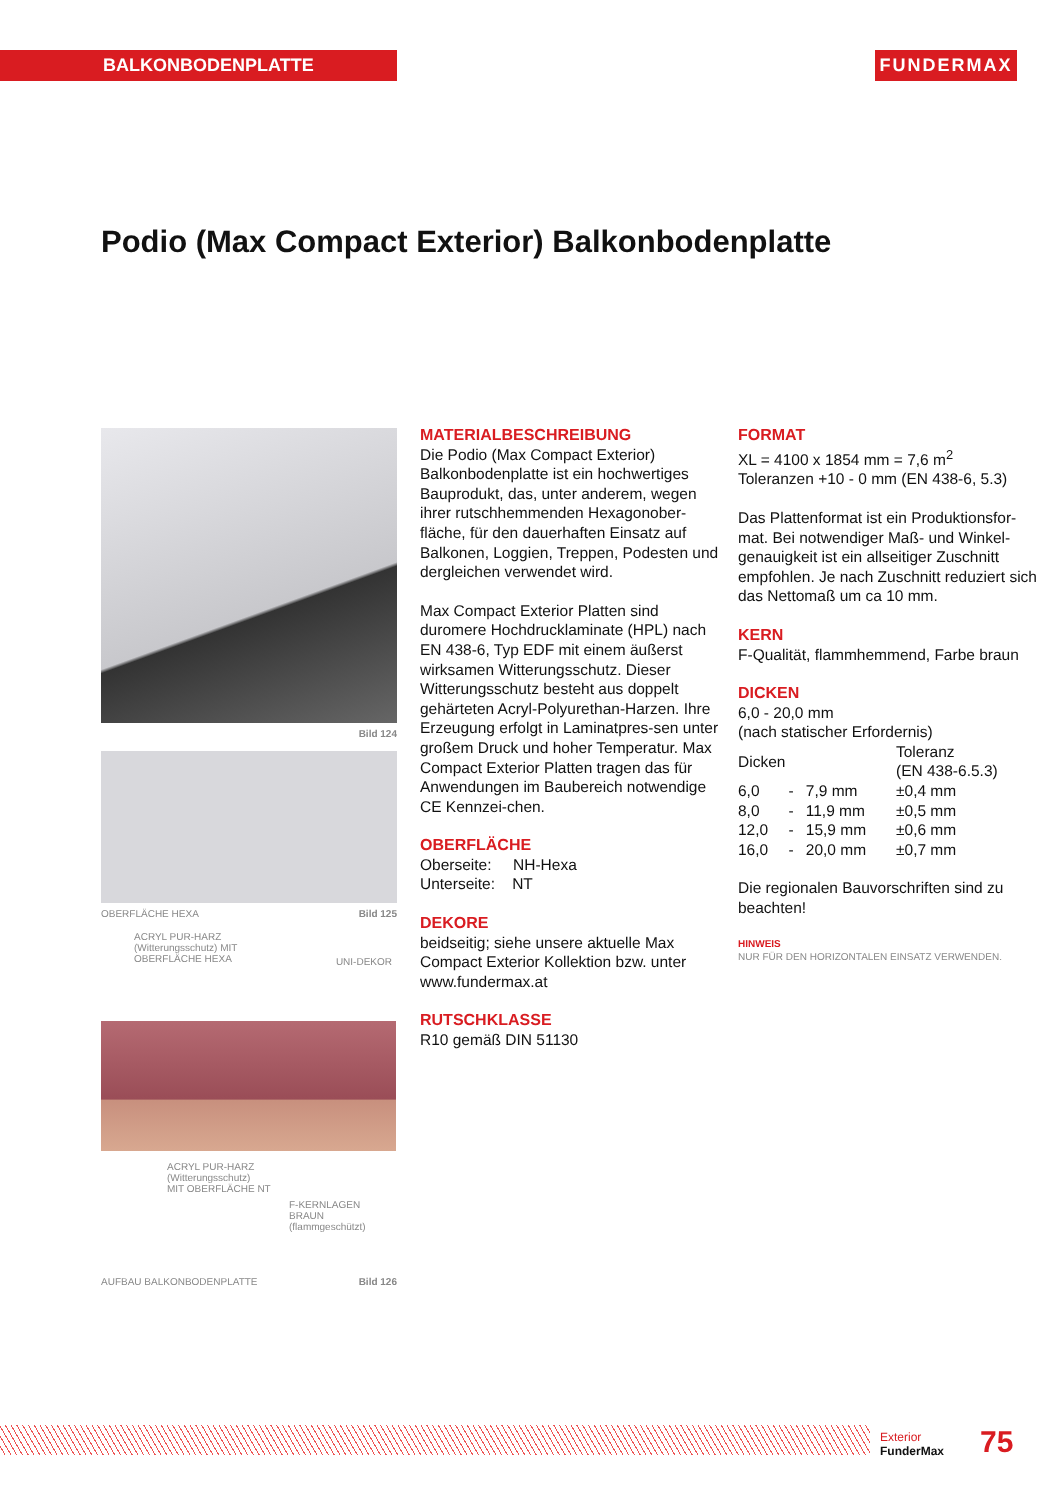BALKONBODENPLATTE FUNDERMAX
Podio (Max Compact Exterior) Balkonbodenplatte
Bild 124
OBERFLÄCHE HEXA Bild 125
ACRYL PUR-HARZ
(Witterungsschutz) MIT
OBERFLÄCHE HEXA
UNI-DEKOR
ACRYL PUR-HARZ
(Witterungsschutz)
MIT OBERFLÄCHE NT
F-KERNLAGEN
BRAUN
(flammgeschützt)
AUFBAU BALKONBODENPLATTE Bild 126
MATERIALBESCHREIBUNG
Die Podio (Max Compact Exterior) Balkonbodenplatte ist ein hochwertiges Bauprodukt, das, unter anderem, wegen ihrer rutschhemmenden Hexagonober-fläche, für den dauerhaften Einsatz auf Balkonen, Loggien, Treppen, Podesten und dergleichen verwendet wird.
Max Compact Exterior Platten sind duromere Hochdrucklaminate (HPL) nach EN 438-6, Typ EDF mit einem äußerst wirksamen Witterungsschutz. Dieser Witterungsschutz besteht aus doppelt gehärteten Acryl-Polyurethan-Harzen. Ihre Erzeugung erfolgt in Laminatpres-sen unter großem Druck und hoher Temperatur. Max Compact Exterior Platten tragen das für Anwendungen im Baubereich notwendige CE Kennzei-chen.
OBERFLÄCHE
Oberseite: NH-Hexa
Unterseite: NT
DEKORE
beidseitig; siehe unsere aktuelle Max Compact Exterior Kollektion bzw. unter www.fundermax.at
RUTSCHKLASSE
R10 gemäß DIN 51130
FORMAT
XL = 4100 x 1854 mm = 7,6 m<sup>2</sup>
Toleranzen +10 - 0 mm (EN 438-6, 5.3)
Das Plattenformat ist ein Produktionsfor-mat. Bei notwendiger Maß- und Winkel-genauigkeit ist ein allseitiger Zuschnitt empfohlen. Je nach Zuschnitt reduziert sich das Nettomaß um ca 10 mm.
KERN
F-Qualität, flammhemmend, Farbe braun
DICKEN
6,0 - 20,0 mm
(nach statischer Erfordernis)
| Dicken | | | Toleranz (EN 438-6.5.3) |
| 6,0 | - | 7,9 mm | ±0,4 mm |
| 8,0 | - | 11,9 mm | ±0,5 mm |
| 12,0 | - | 15,9 mm | ±0,6 mm |
| 16,0 | - | 20,0 mm | ±0,7 mm |
Die regionalen Bauvorschriften sind zu beachten!
HINWEIS
NUR FÜR DEN HORIZONTALEN EINSATZ VERWENDEN.
Exterior
FunderMax
75